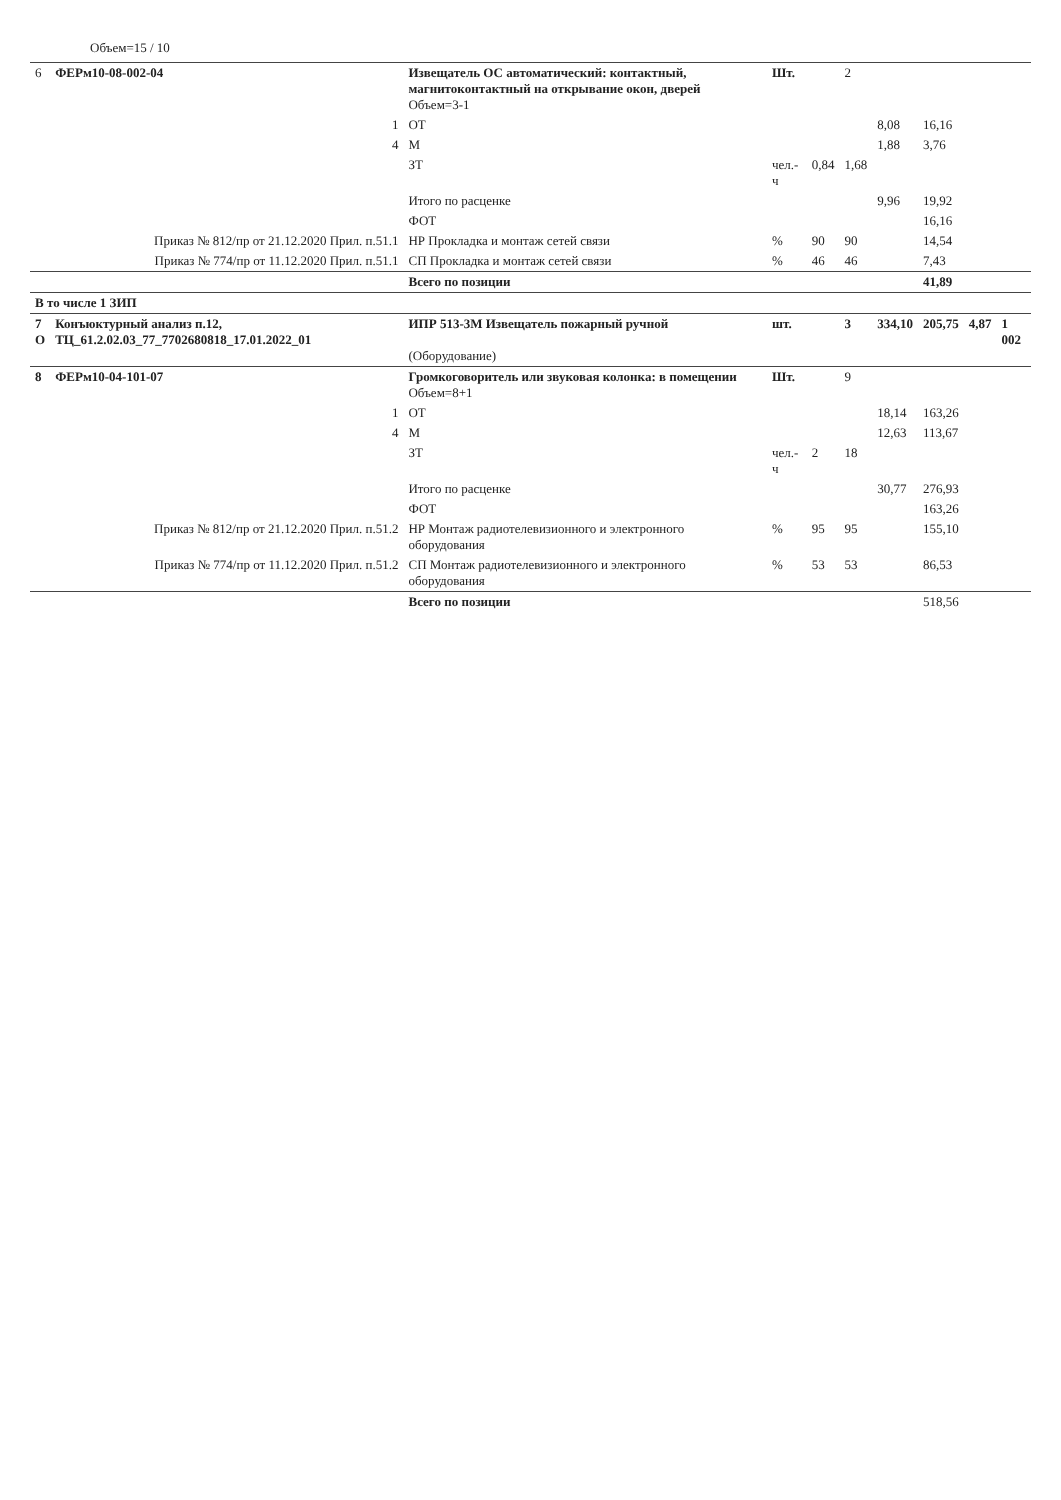Объем=15 / 10
| 6 | ФЕРм10-08-002-04 | Извещатель ОС автоматический: контактный, магнитоконтактный на открывание окон, дверей Объем=3-1 | Шт. | | 2 | | | | |
| | 1 | ОТ | | | | 8,08 | 16,16 | | |
| | 4 | М | | | | 1,88 | 3,76 | | |
| | | ЗТ | чел.-ч | 0,84 | 1,68 | | | | |
| | | Итого по расценке | | | | 9,96 | 19,92 | | |
| | | ФОТ | | | | | 16,16 | | |
| | Приказ № 812/пр от 21.12.2020 Прил. п.51.1 | НР Прокладка и монтаж сетей связи | % | 90 | 90 | | 14,54 | | |
| | Приказ № 774/пр от 11.12.2020 Прил. п.51.1 | СП Прокладка и монтаж сетей связи | % | 46 | 46 | | 7,43 | | |
| | | Всего по позиции | | | | | 41,89 | | |
| В то числе 1 ЗИП | | | | | | | | | |
| 7 О | Конъюктурный анализ п.12, ТЦ_61.2.02.03_77_7702680818_17.01.2022_01 | ИПР 513-3М Извещатель пожарный ручной (Оборудование) | шт. | | 3 | 334,10 | 205,75 | 4,87 | 1 002 |
| 8 | ФЕРм10-04-101-07 | Громкоговоритель или звуковая колонка: в помещении Объем=8+1 | Шт. | | 9 | | | | |
| | 1 | ОТ | | | | 18,14 | 163,26 | | |
| | 4 | М | | | | 12,63 | 113,67 | | |
| | | ЗТ | чел.-ч | 2 | 18 | | | | |
| | | Итого по расценке | | | | 30,77 | 276,93 | | |
| | | ФОТ | | | | | 163,26 | | |
| | Приказ № 812/пр от 21.12.2020 Прил. п.51.2 | НР Монтаж радиотелевизионного и электронного оборудования | % | 95 | 95 | | 155,10 | | |
| | Приказ № 774/пр от 11.12.2020 Прил. п.51.2 | СП Монтаж радиотелевизионного и электронного оборудования | % | 53 | 53 | | 86,53 | | |
| | | Всего по позиции | | | | | 518,56 | | |